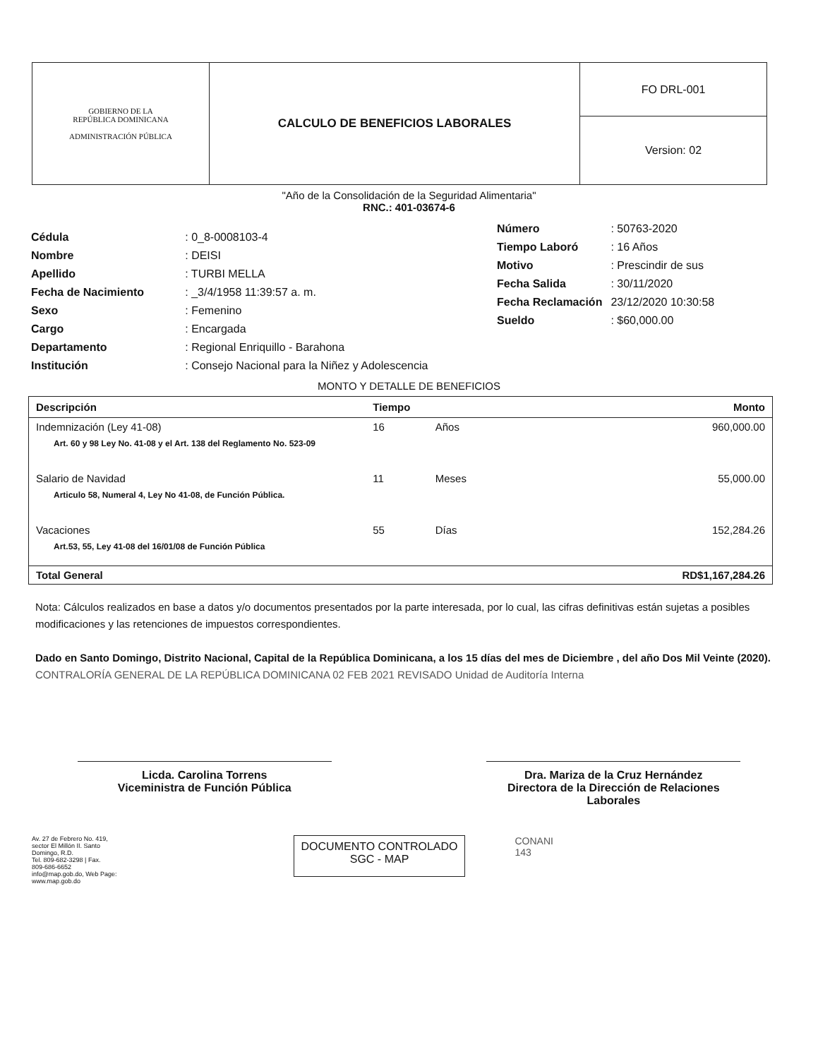| GOBIERNO DE LA REPÚBLICA DOMINICANA ADMINISTRACIÓN PÚBLICA | CALCULO DE BENEFICIOS LABORALES | FO DRL-001 |
| | | Version: 02 |
"Año de la Consolidación de la Seguridad Alimentaria"
RNC.: 401-03674-6
| Cédula | : 0_8-0008103-4 |
| Nombre | : DEISI |
| Apellido | : TURBI MELLA |
| Fecha de Nacimiento | : _3/4/1958 11:39:57 a. m. |
| Sexo | : Femenino |
| Cargo | : Encargada |
| Departamento | : Regional Enriquillo - Barahona |
| Institución | : Consejo Nacional para la Niñez y Adolescencia |
| Número | : 50763-2020 |
| Tiempo Laboró | : 16 Años |
| Motivo | : Prescindir de sus |
| Fecha Salida | : 30/11/2020 |
| Fecha Reclamación | 23/12/2020 10:30:58 |
| Sueldo | : $60,000.00 |
MONTO Y DETALLE DE BENEFICIOS
| Descripción | Tiempo | | Monto |
| --- | --- | --- | --- |
| Indemnización (Ley 41-08) | 16 | Años | 960,000.00 |
| Art. 60 y 98 Ley No. 41-08 y el Art. 138 del Reglamento No. 523-09 | | | |
| Salario de Navidad | 11 | Meses | 55,000.00 |
| Articulo 58, Numeral 4, Ley No 41-08, de Función Pública. | | | |
| Vacaciones | 55 | Días | 152,284.26 |
| Art.53, 55, Ley 41-08 del 16/01/08 de Función Pública | | | |
| Total General | | | RD$1,167,284.26 |
Nota: Cálculos realizados en base a datos y/o documentos presentados por la parte interesada, por lo cual, las cifras definitivas están sujetas a posibles modificaciones y las retenciones de impuestos correspondientes.
Dado en Santo Domingo, Distrito Nacional, Capital de la República Dominicana, a los 15 días del mes de Diciembre , del año Dos Mil Veinte (2020).
CONTRALORÍA GENERAL DE LA REPÚBLICA DOMINICANA 02 FEB 2021 REVISADO Unidad de Auditoría Interna
Licda. Carolina Torrens
Viceministra de Función Pública
Dra. Mariza de la Cruz Hernández
Directora de la Dirección de Relaciones Laborales
Av. 27 de Febrero No. 419,
sector El Millón II. Santo
Domingo, R.D.
Tel. 809-682-3298 | Fax.
809-686-6652
info@map.gob.do, Web Page:
www.map.gob.do
DOCUMENTO CONTROLADO
SGC - MAP
CONANI
143